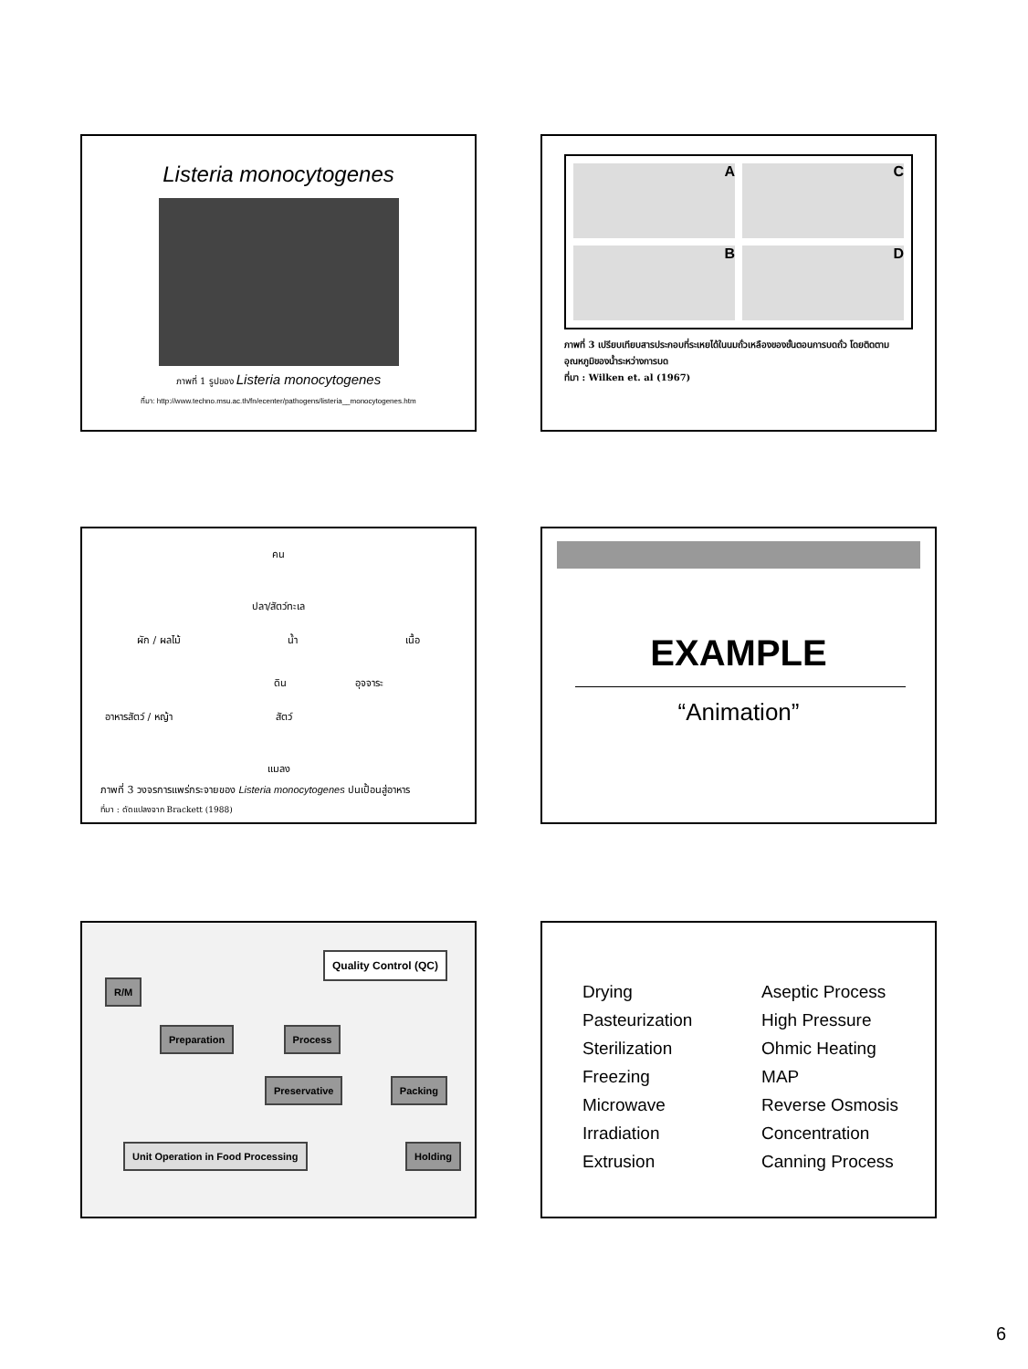Listeria monocytogenes
ภาพที่ 1 รูปของ Listeria monocytogenes
ที่มา: http://www.techno.msu.ac.th/fn/ecenter/pathogens/listeria__monocytogenes.htm
A
C
B
D
ภาพที่ 3 เปรียบเทียบสารประกอบที่ระเหยได้ในนมถั่วเหลืองของขั้นตอนการบดถั่ว โดยติดตามอุณหภูมิของน้ำระหว่างการบด
ที่มา : Wilken et. al (1967)
คน
ปลา/สัตว์ทะเล
ผัก / ผลไม้ น้ำ เนื้อ
ดิน อุจจาระ
อาหารสัตว์ / หญ้า สัตว์
แมลง
ภาพที่ 3 วงจรการแพร่กระจายของ Listeria monocytogenes ปนเปื้อนสู่อาหาร
ที่มา : ดัดแปลงจาก Brackett (1988)
EXAMPLE
“Animation”
Quality Control (QC)
R/M
Preparation Process
Preservative Packing
Unit Operation in Food Processing Holding
Drying
Pasteurization
Sterilization
Freezing
Microwave
Irradiation
Extrusion
Aseptic Process
High Pressure
Ohmic Heating
MAP
Reverse Osmosis
Concentration
Canning Process
6